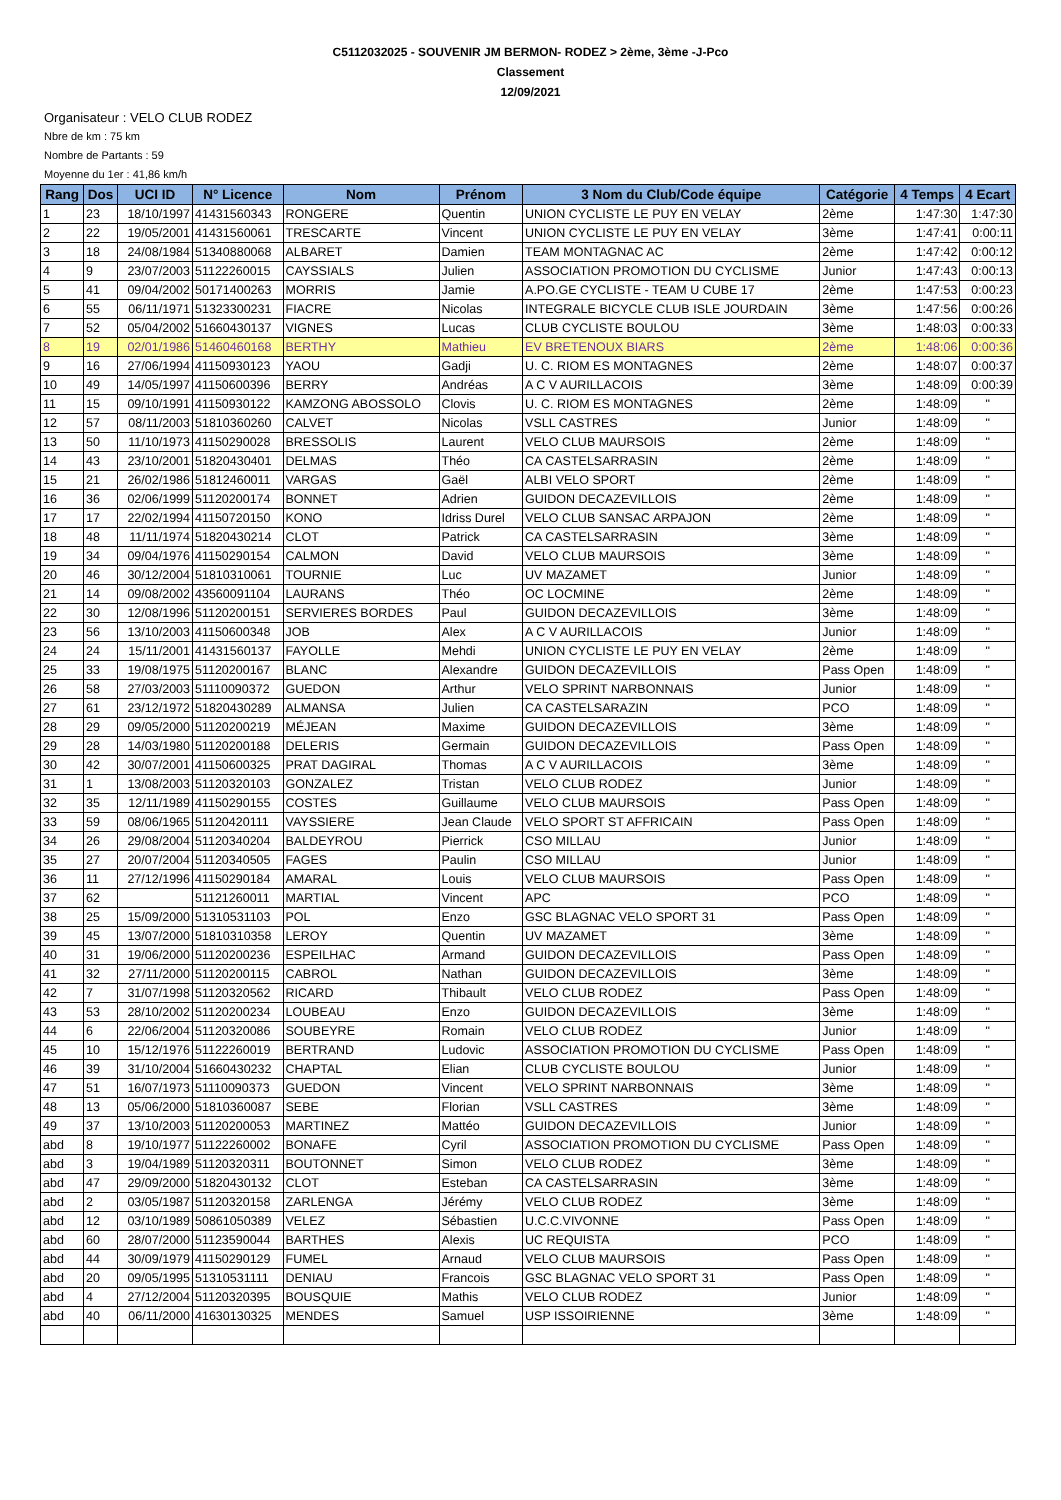C5112032025 - SOUVENIR JM BERMON- RODEZ > 2ème, 3ème -J-Pco
Classement
12/09/2021
Organisateur : VELO CLUB RODEZ
Nbre de km : 75 km
Nombre de Partants : 59
Moyenne du 1er : 41,86 km/h
| Rang | Dos | UCI ID | N° Licence | Nom | Prénom | 3 Nom du Club/Code équipe | Catégorie | 4 Temps | 4 Ecart |
| --- | --- | --- | --- | --- | --- | --- | --- | --- | --- |
| 1 | 23 | 18/10/1997 | 41431560343 | RONGERE | Quentin | UNION CYCLISTE LE PUY EN VELAY | 2ème | 1:47:30 | 1:47:30 |
| 2 | 22 | 19/05/2001 | 41431560061 | TRESCARTE | Vincent | UNION CYCLISTE LE PUY EN VELAY | 3ème | 1:47:41 | 0:00:11 |
| 3 | 18 | 24/08/1984 | 51340880068 | ALBARET | Damien | TEAM MONTAGNAC AC | 2ème | 1:47:42 | 0:00:12 |
| 4 | 9 | 23/07/2003 | 51122260015 | CAYSSIALS | Julien | ASSOCIATION PROMOTION DU CYCLISME | Junior | 1:47:43 | 0:00:13 |
| 5 | 41 | 09/04/2002 | 50171400263 | MORRIS | Jamie | A.PO.GE CYCLISTE - TEAM U CUBE 17 | 2ème | 1:47:53 | 0:00:23 |
| 6 | 55 | 06/11/1971 | 51323300231 | FIACRE | Nicolas | INTEGRALE BICYCLE CLUB ISLE JOURDAIN | 3ème | 1:47:56 | 0:00:26 |
| 7 | 52 | 05/04/2002 | 51660430137 | VIGNES | Lucas | CLUB CYCLISTE BOULOU | 3ème | 1:48:03 | 0:00:33 |
| 8 | 19 | 02/01/1986 | 51460460168 | BERTHY | Mathieu | EV BRETENOUX BIARS | 2ème | 1:48:06 | 0:00:36 |
| 9 | 16 | 27/06/1994 | 41150930123 | YAOU | Gadji | U. C. RIOM ES MONTAGNES | 2ème | 1:48:07 | 0:00:37 |
| 10 | 49 | 14/05/1997 | 41150600396 | BERRY | Andréas | A C V AURILLACOIS | 3ème | 1:48:09 | 0:00:39 |
| 11 | 15 | 09/10/1991 | 41150930122 | KAMZONG ABOSSOLO | Clovis | U. C. RIOM ES MONTAGNES | 2ème | 1:48:09 | " |
| 12 | 57 | 08/11/2003 | 51810360260 | CALVET | Nicolas | VSLL CASTRES | Junior | 1:48:09 | " |
| 13 | 50 | 11/10/1973 | 41150290028 | BRESSOLIS | Laurent | VELO CLUB MAURSOIS | 2ème | 1:48:09 | " |
| 14 | 43 | 23/10/2001 | 51820430401 | DELMAS | Théo | CA CASTELSARRASIN | 2ème | 1:48:09 | " |
| 15 | 21 | 26/02/1986 | 51812460011 | VARGAS | Gaël | ALBI VELO SPORT | 2ème | 1:48:09 | " |
| 16 | 36 | 02/06/1999 | 51120200174 | BONNET | Adrien | GUIDON DECAZEVILLOIS | 2ème | 1:48:09 | " |
| 17 | 17 | 22/02/1994 | 41150720150 | KONO | Idriss Durel | VELO CLUB SANSAC ARPAJON | 2ème | 1:48:09 | " |
| 18 | 48 | 11/11/1974 | 51820430214 | CLOT | Patrick | CA CASTELSARRASIN | 3ème | 1:48:09 | " |
| 19 | 34 | 09/04/1976 | 41150290154 | CALMON | David | VELO CLUB MAURSOIS | 3ème | 1:48:09 | " |
| 20 | 46 | 30/12/2004 | 51810310061 | TOURNIE | Luc | UV MAZAMET | Junior | 1:48:09 | " |
| 21 | 14 | 09/08/2002 | 43560091104 | LAURANS | Théo | OC LOCMINE | 2ème | 1:48:09 | " |
| 22 | 30 | 12/08/1996 | 51120200151 | SERVIERES BORDES | Paul | GUIDON DECAZEVILLOIS | 3ème | 1:48:09 | " |
| 23 | 56 | 13/10/2003 | 41150600348 | JOB | Alex | A C V AURILLACOIS | Junior | 1:48:09 | " |
| 24 | 24 | 15/11/2001 | 41431560137 | FAYOLLE | Mehdi | UNION CYCLISTE LE PUY EN VELAY | 2ème | 1:48:09 | " |
| 25 | 33 | 19/08/1975 | 51120200167 | BLANC | Alexandre | GUIDON DECAZEVILLOIS | Pass Open | 1:48:09 | " |
| 26 | 58 | 27/03/2003 | 51110090372 | GUEDON | Arthur | VELO SPRINT NARBONNAIS | Junior | 1:48:09 | " |
| 27 | 61 | 23/12/1972 | 51820430289 | ALMANSA | Julien | CA CASTELSARAZIN | PCO | 1:48:09 | " |
| 28 | 29 | 09/05/2000 | 51120200219 | MÉJEAN | Maxime | GUIDON DECAZEVILLOIS | 3ème | 1:48:09 | " |
| 29 | 28 | 14/03/1980 | 51120200188 | DELERIS | Germain | GUIDON DECAZEVILLOIS | Pass Open | 1:48:09 | " |
| 30 | 42 | 30/07/2001 | 41150600325 | PRAT DAGIRAL | Thomas | A C V AURILLACOIS | 3ème | 1:48:09 | " |
| 31 | 1 | 13/08/2003 | 51120320103 | GONZALEZ | Tristan | VELO CLUB RODEZ | Junior | 1:48:09 | " |
| 32 | 35 | 12/11/1989 | 41150290155 | COSTES | Guillaume | VELO CLUB MAURSOIS | Pass Open | 1:48:09 | " |
| 33 | 59 | 08/06/1965 | 51120420111 | VAYSSIERE | Jean Claude | VELO SPORT ST AFFRICAIN | Pass Open | 1:48:09 | " |
| 34 | 26 | 29/08/2004 | 51120340204 | BALDEYROU | Pierrick | CSO MILLAU | Junior | 1:48:09 | " |
| 35 | 27 | 20/07/2004 | 51120340505 | FAGES | Paulin | CSO MILLAU | Junior | 1:48:09 | " |
| 36 | 11 | 27/12/1996 | 41150290184 | AMARAL | Louis | VELO CLUB MAURSOIS | Pass Open | 1:48:09 | " |
| 37 | 62 | | 51121260011 | MARTIAL | Vincent | APC | PCO | 1:48:09 | " |
| 38 | 25 | 15/09/2000 | 51310531103 | POL | Enzo | GSC BLAGNAC VELO SPORT 31 | Pass Open | 1:48:09 | " |
| 39 | 45 | 13/07/2000 | 51810310358 | LEROY | Quentin | UV MAZAMET | 3ème | 1:48:09 | " |
| 40 | 31 | 19/06/2000 | 51120200236 | ESPEILHAC | Armand | GUIDON DECAZEVILLOIS | Pass Open | 1:48:09 | " |
| 41 | 32 | 27/11/2000 | 51120200115 | CABROL | Nathan | GUIDON DECAZEVILLOIS | 3ème | 1:48:09 | " |
| 42 | 7 | 31/07/1998 | 51120320562 | RICARD | Thibault | VELO CLUB RODEZ | Pass Open | 1:48:09 | " |
| 43 | 53 | 28/10/2002 | 51120200234 | LOUBEAU | Enzo | GUIDON DECAZEVILLOIS | 3ème | 1:48:09 | " |
| 44 | 6 | 22/06/2004 | 51120320086 | SOUBEYRE | Romain | VELO CLUB RODEZ | Junior | 1:48:09 | " |
| 45 | 10 | 15/12/1976 | 51122260019 | BERTRAND | Ludovic | ASSOCIATION PROMOTION DU CYCLISME | Pass Open | 1:48:09 | " |
| 46 | 39 | 31/10/2004 | 51660430232 | CHAPTAL | Elian | CLUB CYCLISTE BOULOU | Junior | 1:48:09 | " |
| 47 | 51 | 16/07/1973 | 51110090373 | GUEDON | Vincent | VELO SPRINT NARBONNAIS | 3ème | 1:48:09 | " |
| 48 | 13 | 05/06/2000 | 51810360087 | SEBE | Florian | VSLL CASTRES | 3ème | 1:48:09 | " |
| 49 | 37 | 13/10/2003 | 51120200053 | MARTINEZ | Mattéo | GUIDON DECAZEVILLOIS | Junior | 1:48:09 | " |
| abd | 8 | 19/10/1977 | 51122260002 | BONAFE | Cyril | ASSOCIATION PROMOTION DU CYCLISME | Pass Open | 1:48:09 | " |
| abd | 3 | 19/04/1989 | 51120320311 | BOUTONNET | Simon | VELO CLUB RODEZ | 3ème | 1:48:09 | " |
| abd | 47 | 29/09/2000 | 51820430132 | CLOT | Esteban | CA CASTELSARRASIN | 3ème | 1:48:09 | " |
| abd | 2 | 03/05/1987 | 51120320158 | ZARLENGA | Jérémy | VELO CLUB RODEZ | 3ème | 1:48:09 | " |
| abd | 12 | 03/10/1989 | 50861050389 | VELEZ | Sébastien | U.C.C.VIVONNE | Pass Open | 1:48:09 | " |
| abd | 60 | 28/07/2000 | 51123590044 | BARTHES | Alexis | UC REQUISTA | PCO | 1:48:09 | " |
| abd | 44 | 30/09/1979 | 41150290129 | FUMEL | Arnaud | VELO CLUB MAURSOIS | Pass Open | 1:48:09 | " |
| abd | 20 | 09/05/1995 | 51310531111 | DENIAU | Francois | GSC BLAGNAC VELO SPORT 31 | Pass Open | 1:48:09 | " |
| abd | 4 | 27/12/2004 | 51120320395 | BOUSQUIE | Mathis | VELO CLUB RODEZ | Junior | 1:48:09 | " |
| abd | 40 | 06/11/2000 | 41630130325 | MENDES | Samuel | USP ISSOIRIENNE | 3ème | 1:48:09 | " |